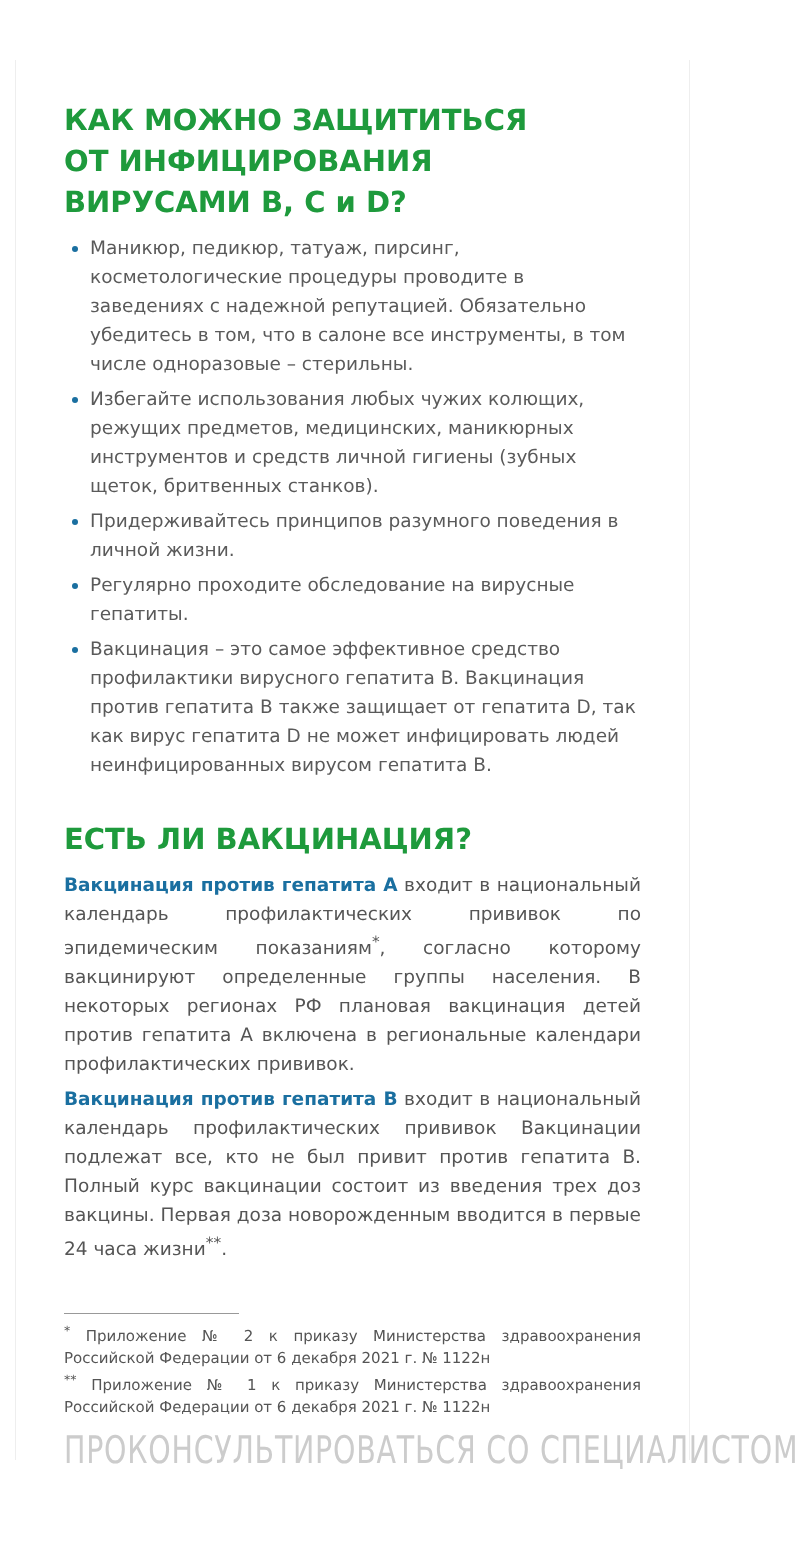КАК МОЖНО ЗАЩИТИТЬСЯ
ОТ ИНФИЦИРОВАНИЯ
ВИРУСАМИ B, C и D?
Маникюр, педикюр, татуаж, пирсинг, косметологические процедуры проводите в заведениях с надежной репутацией. Обязательно убедитесь в том, что в салоне все инструменты, в том числе одноразовые – стерильны.
Избегайте использования любых чужих колющих, режущих предметов, медицинских, маникюрных инструментов и средств личной гигиены (зубных щеток, бритвенных станков).
Придерживайтесь принципов разумного поведения в личной жизни.
Регулярно проходите обследование на вирусные гепатиты.
Вакцинация – это самое эффективное средство профилактики вирусного гепатита В. Вакцинация против гепатита В также защищает от гепатита D, так как вирус гепатита D не может инфицировать людей неинфицированных вирусом гепатита В.
ЕСТЬ ЛИ ВАКЦИНАЦИЯ?
Вакцинация против гепатита А входит в национальный календарь профилактических прививок по эпидемическим показаниям<sup>*</sup>, согласно которому вакцинируют определенные группы населения. В некоторых регионах РФ плановая вакцинация детей против гепатита А включена в региональные календари профилактических прививок.
Вакцинация против гепатита В входит в национальный календарь профилактических прививок Вакцинации подлежат все, кто не был привит против гепатита В. Полный курс вакцинации состоит из введения трех доз вакцины. Первая доза новорожденным вводится в первые 24 часа жизни<sup>**</sup>.
<sup>*</sup> Приложение № 2 к приказу Министерства здравоохранения Российской Федерации от 6 декабря 2021 г. № 1122н
<sup>**</sup> Приложение № 1 к приказу Министерства здравоохранения Российской Федерации от 6 декабря 2021 г. № 1122н
ПРОКОНСУЛЬТИРОВАТЬСЯ СО СПЕЦИАЛИСТОМ